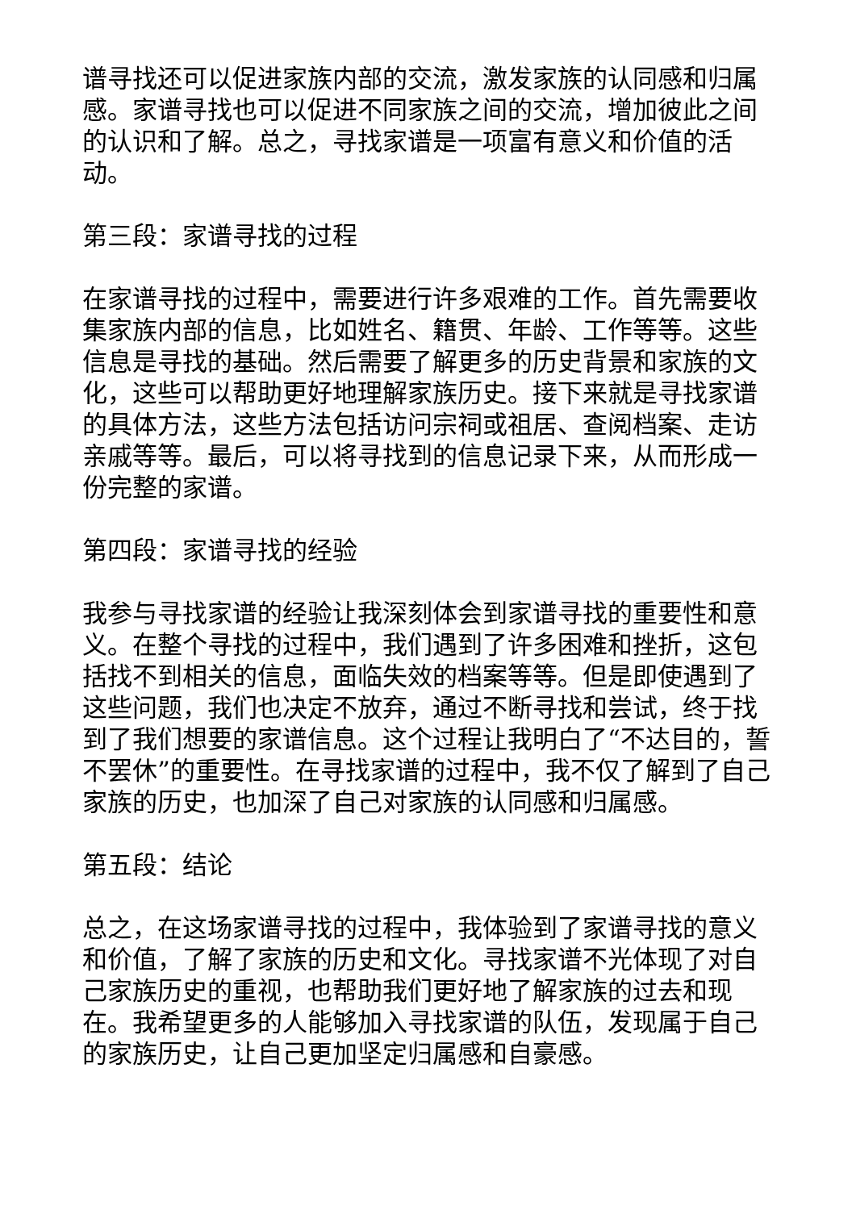谱寻找还可以促进家族内部的交流，激发家族的认同感和归属感。家谱寻找也可以促进不同家族之间的交流，增加彼此之间的认识和了解。总之，寻找家谱是一项富有意义和价值的活动。
第三段：家谱寻找的过程
在家谱寻找的过程中，需要进行许多艰难的工作。首先需要收集家族内部的信息，比如姓名、籍贯、年龄、工作等等。这些信息是寻找的基础。然后需要了解更多的历史背景和家族的文化，这些可以帮助更好地理解家族历史。接下来就是寻找家谱的具体方法，这些方法包括访问宗祠或祖居、查阅档案、走访亲戚等等。最后，可以将寻找到的信息记录下来，从而形成一份完整的家谱。
第四段：家谱寻找的经验
我参与寻找家谱的经验让我深刻体会到家谱寻找的重要性和意义。在整个寻找的过程中，我们遇到了许多困难和挫折，这包括找不到相关的信息，面临失效的档案等等。但是即使遇到了这些问题，我们也决定不放弃，通过不断寻找和尝试，终于找到了我们想要的家谱信息。这个过程让我明白了“不达目的，誓不罢休”的重要性。在寻找家谱的过程中，我不仅了解到了自己家族的历史，也加深了自己对家族的认同感和归属感。
第五段：结论
总之，在这场家谱寻找的过程中，我体验到了家谱寻找的意义和价值，了解了家族的历史和文化。寻找家谱不光体现了对自己家族历史的重视，也帮助我们更好地了解家族的过去和现在。我希望更多的人能够加入寻找家谱的队伍，发现属于自己的家族历史，让自己更加坚定归属感和自豪感。